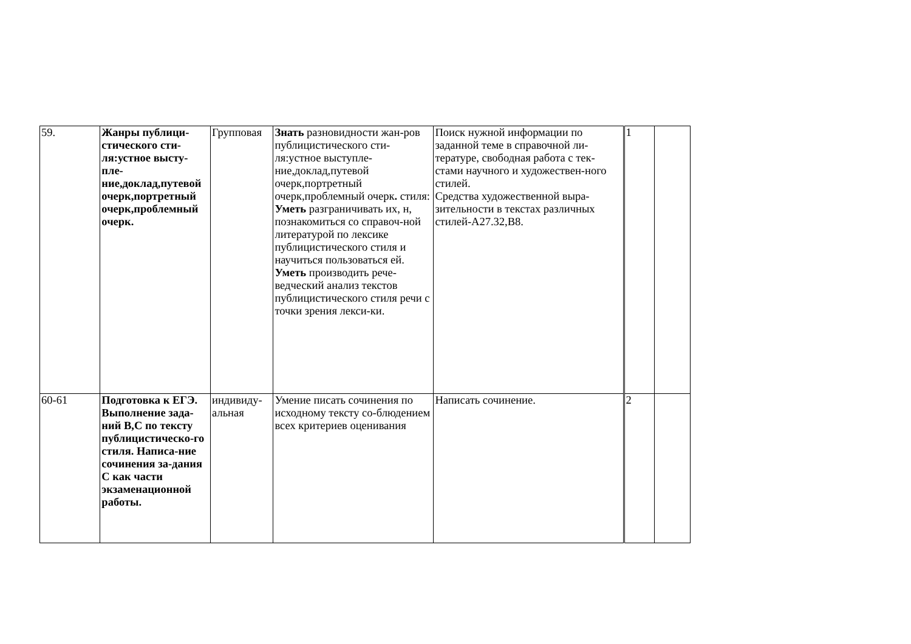| 59. | Жанры публици-стического сти-ля:устное высту-пле-ние,доклад,путевой очерк,портретный очерк,проблемный очерк. | Групповая | Знать разновидности жан-ров публицистического сти-ля:устное выступле-ние,доклад,путевой очерк,портретный очерк,проблемный очерк . стиля: Уметь разграничивать их, н, познакомиться со справоч-ной литературой по лексике публицистического стиля и научиться пользоваться ей. Уметь производить рече-ведческий анализ текстов публицистического стиля речи с точки зрения лекси-ки. | Поиск нужной информации по заданной теме в справочной ли-тературе, свободная работа с тек-стами научного и художествен-ного стилей. Средства художественной выра-зительности в текстах различных стилей-А27.32,В8. | 1 | |
| 60-61 | Подготовка к ЕГЭ. Выполнение зада-ний В,С по тексту публицистическо-го стиля. Написа-ние сочинения за-дания С как части экзаменационной работы. | индивиду-альная | Умение писать сочинения по исходному тексту со-блюдением всех критериев оценивания | Написать сочинение. | 2 | |